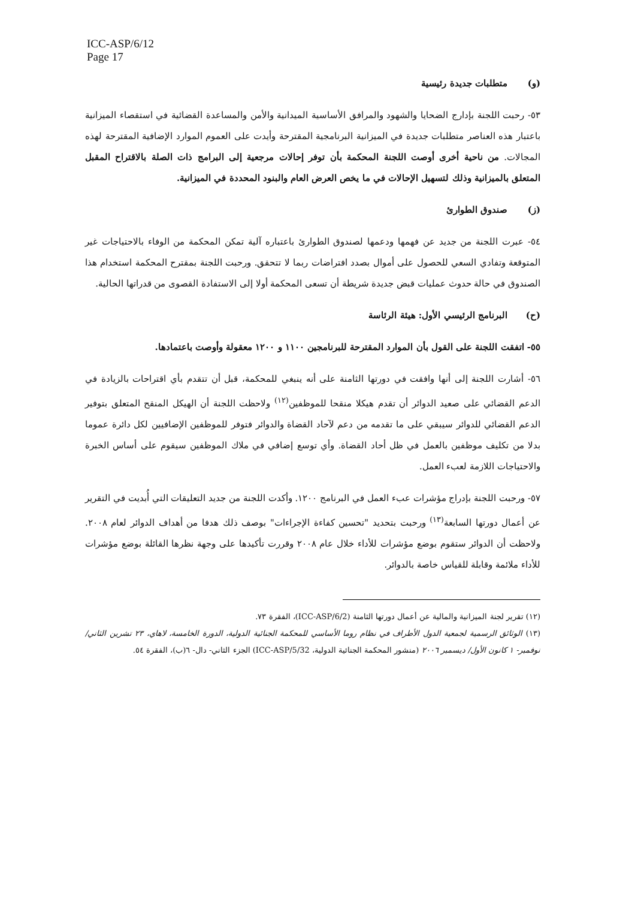ICC-ASP/6/12
Page 17
(و) متطلبات جديدة رئيسية
٥٣- رحبت اللجنة بإدارج الضحايا والشهود والمرافق الأساسية الميدانية والأمن والمساعدة القضائية في استقصاء الميزانية باعتبار هذه العناصر متطلبات جديدة في الميزانية البرنامجية المقترحة وأيدت على العموم الموارد الإضافية المقترحة لهذه المجالات. من ناحية أخرى أوصت اللجنة المحكمة بأن توفر إحالات مرجعية إلى البرامج ذات الصلة بالاقتراح المقبل المتعلق بالميزانية وذلك لتسهيل الإحالات في ما يخص العرض العام والبنود المحددة في الميزانية.
(ز) صندوق الطوارئ
٥٤- عبرت اللجنة من جديد عن فهمها ودعمها لصندوق الطوارئ باعتباره آلية تمكن المحكمة من الوفاء بالاحتياجات غير المتوقعة وتفادي السعي للحصول على أموال بصدد افتراضات ربما لا تتحقق. ورحبت اللجنة بمقترح المحكمة استخدام هذا الصندوق في حالة حدوث عمليات قبض جديدة شريطة أن تسعى المحكمة أولا إلى الاستفادة القصوى من قدراتها الحالية.
(ح) البرنامج الرئيسي الأول: هيئة الرئاسة
٥٥- اتفقت اللجنة على القول بأن الموارد المقترحة للبرنامجين ١١٠٠ و ١٢٠٠ معقولة وأوصت باعتمادها.
٥٦- أشارت اللجنة إلى أنها وافقت في دورتها الثامنة على أنه ينبغي للمحكمة، قبل أن تتقدم بأي اقتراحات بالزيادة في الدعم القضائي على صعيد الدوائر أن تقدم هيكلا منقحا للموظفين<sup>(١٢)</sup> ولاحظت اللجنة أن الهيكل المنقح المتعلق بتوفير الدعم القضائي للدوائر سيبقي على ما تقدمه من دعم لآحاد القضاة والدوائر فتوفر للموظفين الإضافيين لكل دائرة عموما بدلا من تكليف موظفين بالعمل في ظل أحاد القضاة. وأي توسع إضافي في ملاك الموظفين سيقوم على أساس الخبرة والاحتياجات اللازمة لعبء العمل.
٥٧- ورحبت اللجنة بإدراج مؤشرات عبء العمل في البرنامج ١٢٠٠. وأكدت اللجنة من جديد التعليقات التي أُبديت في التقرير عن أعمال دورتها السابعة<sup>(١٣)</sup> ورحبت بتحديد "تحسين كفاءة الإجراءات" بوصف ذلك هدفا من أهداف الدوائر لعام ٢٠٠٨. ولاحظت أن الدوائر ستقوم بوضع مؤشرات للأداء خلال عام ٢٠٠٨ وقررت تأكيدها على وجهة نظرها القائلة بوضع مؤشرات للأداء ملائمة وقابلة للقياس خاصة بالدوائر.
(١٢) تقرير لجنة الميزانية والمالية عن أعمال دورتها الثامنة (ICC-ASP/6/2)، الفقرة ٧٣.
(١٣) الوثائق الرسمية لجمعية الدول الأطراف في نظام روما الأساسي للمحكمة الجنائية الدولية، الدورة الخامسة، لاهاي، ٢٣ تشرين الثاني/ نوفمبر- ١ كانون الأول/ ديسمبر ٢٠٠٦ (منشور المحكمة الجنائية الدولية، ICC-ASP/5/32) الجزء الثاني- دال- ٦(ب)، الفقرة ٥٤.